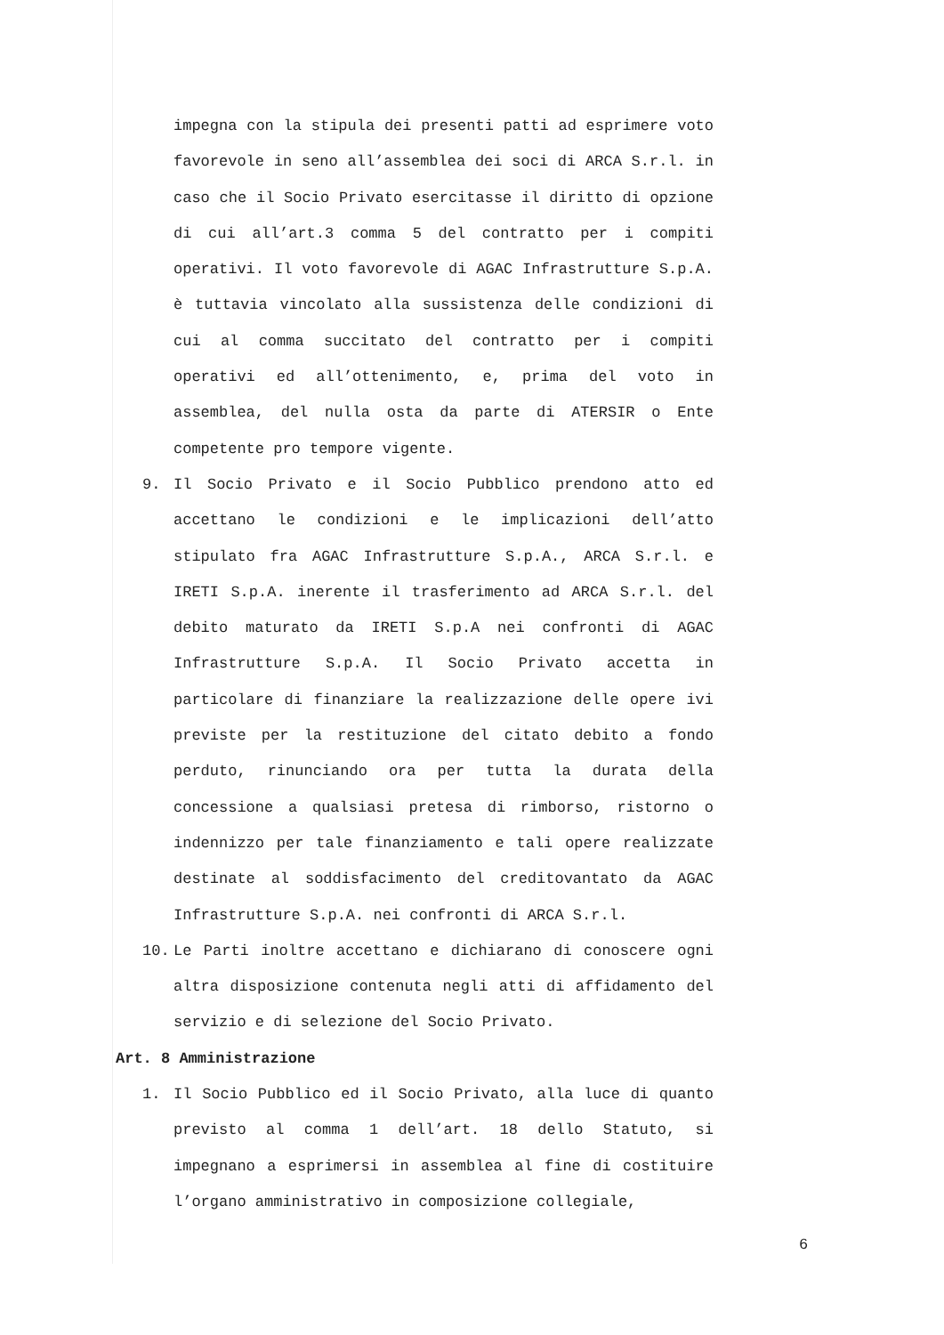impegna con la stipula dei presenti patti ad esprimere voto favorevole in seno all’assemblea dei soci di ARCA S.r.l. in caso che il Socio Privato esercitasse il diritto di opzione di cui all’art.3 comma 5 del contratto per i compiti operativi. Il voto favorevole di AGAC Infrastrutture S.p.A. è tuttavia vincolato alla sussistenza delle condizioni di cui al comma succitato del contratto per i compiti operativi ed all’ottenimento, e, prima del voto in assemblea, del nulla osta da parte di ATERSIR o Ente competente pro tempore vigente.
9. Il Socio Privato e il Socio Pubblico prendono atto ed accettano le condizioni e le implicazioni dell’atto stipulato fra AGAC Infrastrutture S.p.A., ARCA S.r.l. e IRETI S.p.A. inerente il trasferimento ad ARCA S.r.l. del debito maturato da IRETI S.p.A nei confronti di AGAC Infrastrutture S.p.A. Il Socio Privato accetta in particolare di finanziare la realizzazione delle opere ivi previste per la restituzione del citato debito a fondo perduto, rinunciando ora per tutta la durata della concessione a qualsiasi pretesa di rimborso, ristorno o indennizzo per tale finanziamento e tali opere realizzate destinate al soddisfacimento del creditovantato da AGAC Infrastrutture S.p.A. nei confronti di ARCA S.r.l.
10. Le Parti inoltre accettano e dichiarano di conoscere ogni altra disposizione contenuta negli atti di affidamento del servizio e di selezione del Socio Privato.
Art. 8 Amministrazione
1. Il Socio Pubblico ed il Socio Privato, alla luce di quanto previsto al comma 1 dell’art. 18 dello Statuto, si impegnano a esprimersi in assemblea al fine di costituire l’organo amministrativo in composizione collegiale,
6